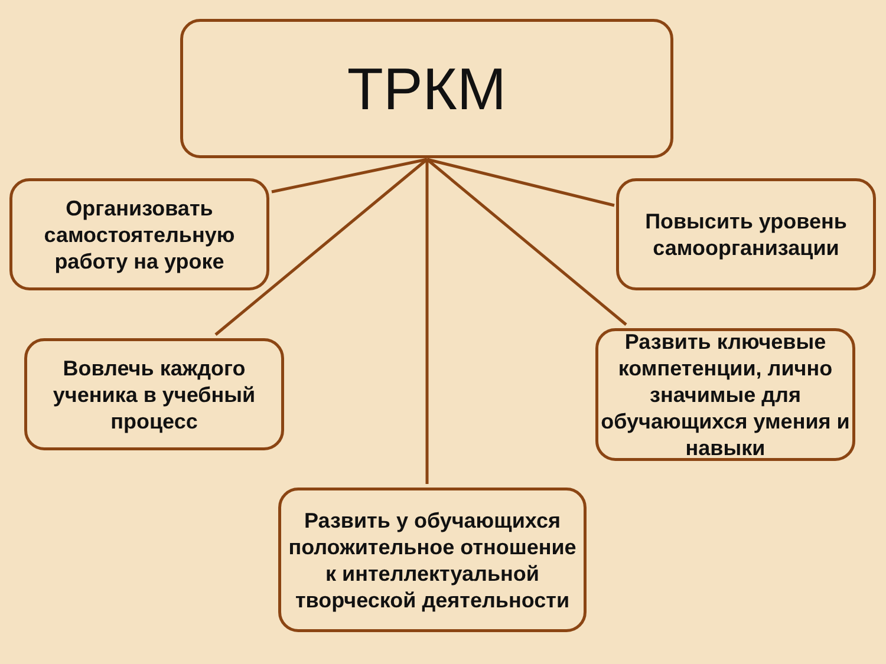ТРКМ
Организовать самостоятельную работу на уроке
Повысить уровень самоорганизации
Вовлечь каждого ученика в учебный процесс
Развить ключевые компетенции, лично значимые для обучающихся умения и навыки
Развить у обучающихся положительное отношение к интеллектуальной творческой деятельности